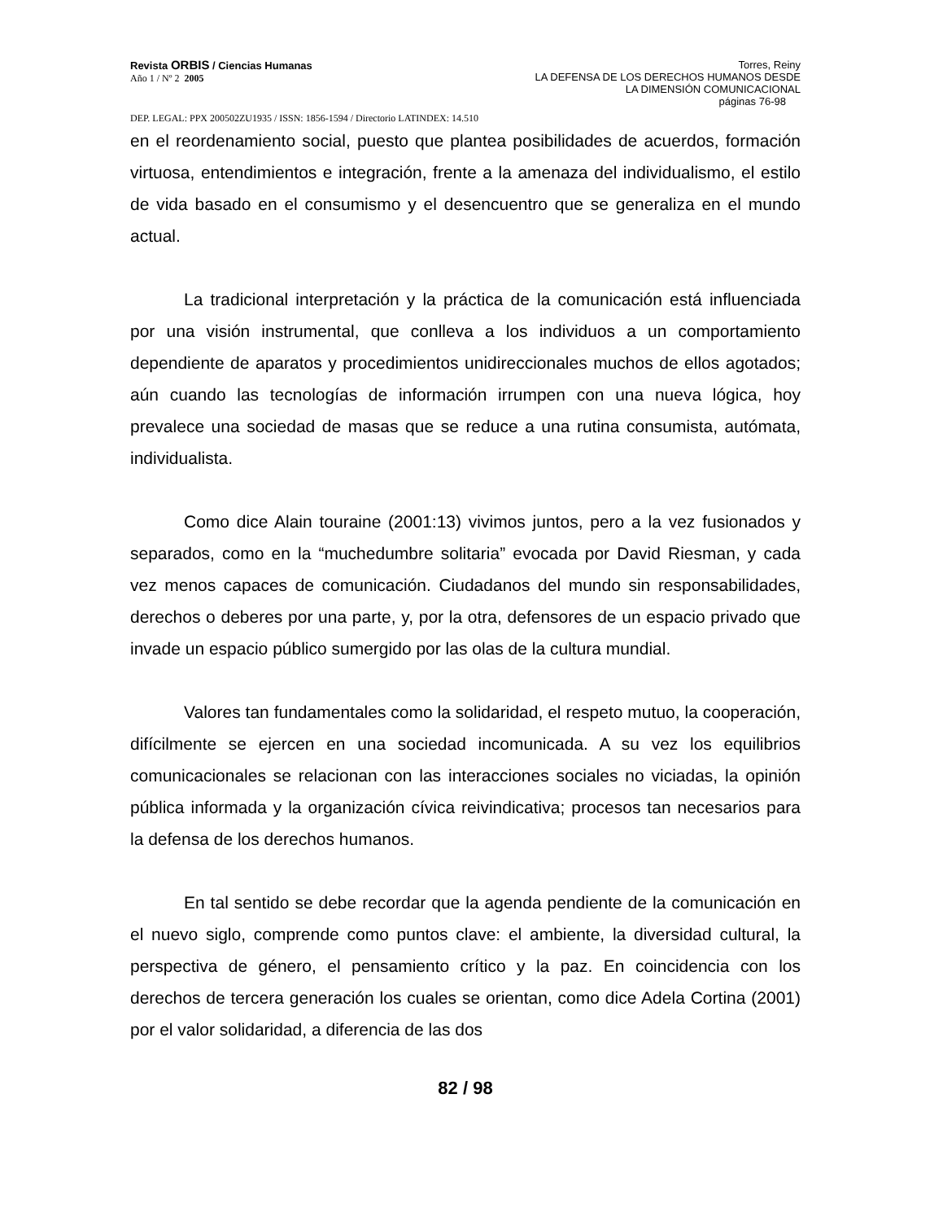Revista ORBIS / Ciencias Humanas
Año 1 / Nº 2 2005
Torres, Reiny
LA DEFENSA DE LOS DERECHOS HUMANOS DESDE
LA DIMENSIÓN COMUNICACIONAL
páginas 76-98
DEP. LEGAL: PPX 200502ZU1935 / ISSN: 1856-1594 / Directorio LATINDEX: 14.510
en el reordenamiento social, puesto que plantea posibilidades de acuerdos, formación virtuosa, entendimientos e integración, frente a la amenaza del individualismo, el estilo de vida basado en el consumismo y el desencuentro que se generaliza en el mundo actual.
La tradicional interpretación y la práctica de la comunicación está influenciada por una visión instrumental, que conlleva a los individuos a un comportamiento dependiente de aparatos y procedimientos unidireccionales muchos de ellos agotados; aún cuando las tecnologías de información irrumpen con una nueva lógica, hoy prevalece una sociedad de masas que se reduce a una rutina consumista, autómata, individualista.
Como dice Alain touraine (2001:13) vivimos juntos, pero a la vez fusionados y separados, como en la “muchedumbre solitaria” evocada por David Riesman, y cada vez menos capaces de comunicación. Ciudadanos del mundo sin responsabilidades, derechos o deberes por una parte, y, por la otra, defensores de un espacio privado que invade un espacio público sumergido por las olas de la cultura mundial.
Valores tan fundamentales como la solidaridad, el respeto mutuo, la cooperación, difícilmente se ejercen en una sociedad incomunicada. A su vez los equilibrios comunicacionales se relacionan con las interacciones sociales no viciadas, la opinión pública informada y la organización cívica reivindicativa; procesos tan necesarios para la defensa de los derechos humanos.
En tal sentido se debe recordar que la agenda pendiente de la comunicación en el nuevo siglo, comprende como puntos clave: el ambiente, la diversidad cultural, la perspectiva de género, el pensamiento crítico y la paz. En coincidencia con los derechos de tercera generación los cuales se orientan, como dice Adela Cortina (2001) por el valor solidaridad, a diferencia de las dos
82 / 98